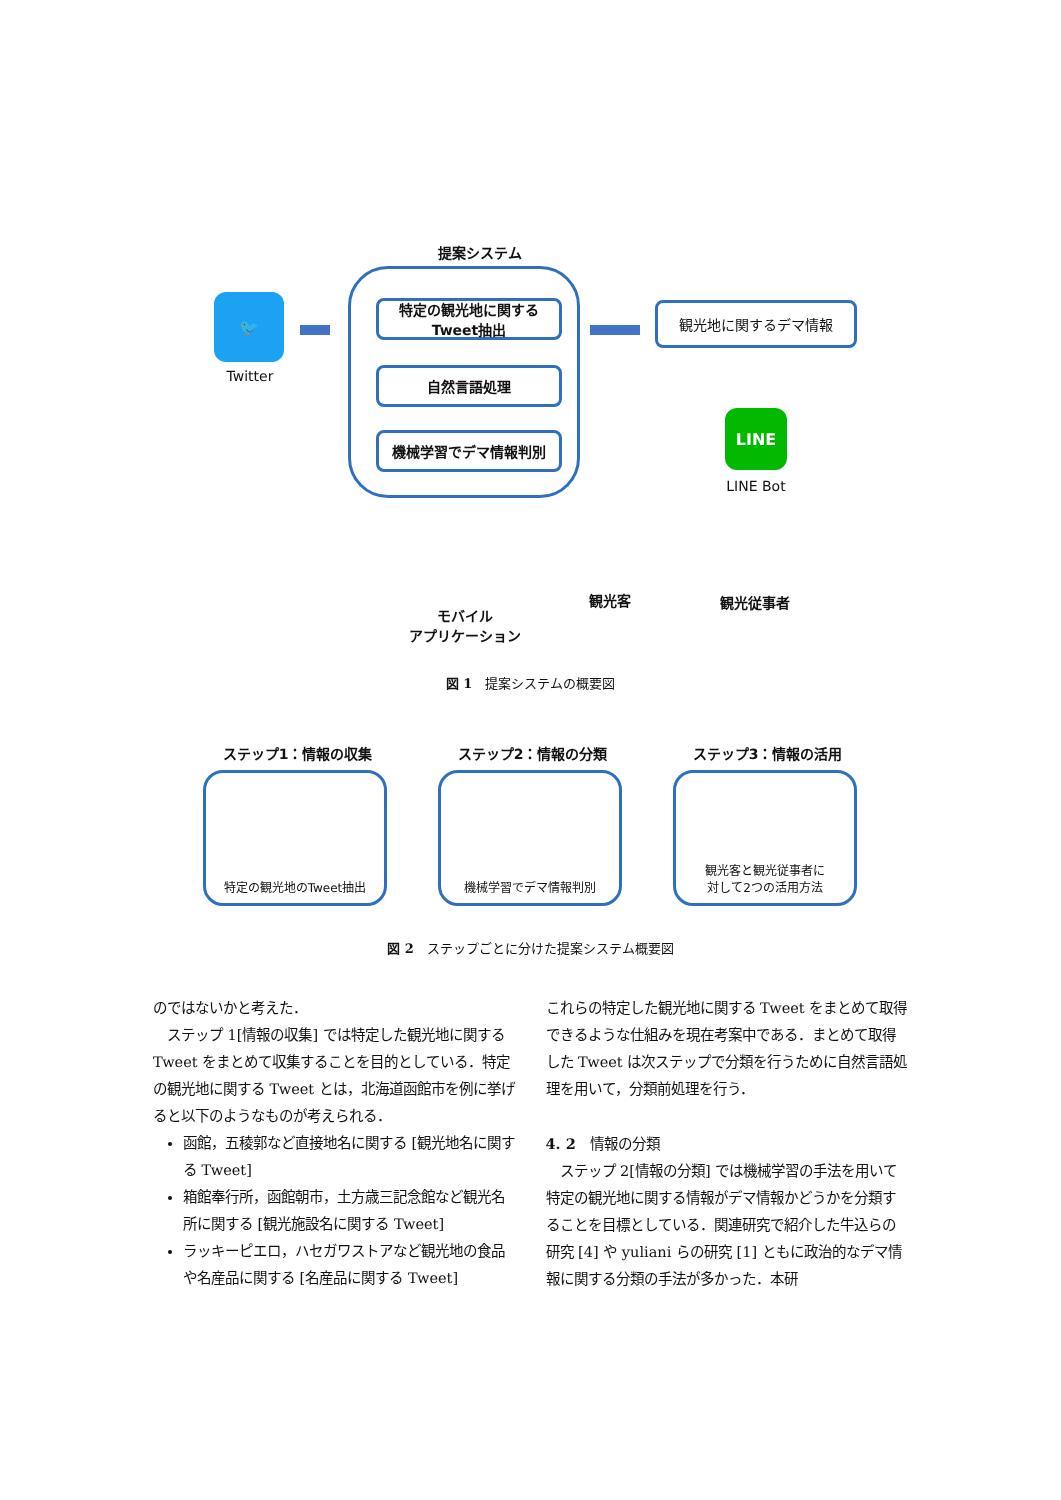提案システム
🐦
Twitter
特定の観光地に関する
Tweet抽出
自然言語処理
機械学習でデマ情報判別
観光地に関するデマ情報
LINE
LINE Bot
モバイル
アプリケーション
観光客 観光従事者
図 1　提案システムの概要図
ステップ1：情報の収集 ステップ2：情報の分類 ステップ3：情報の活用
特定の観光地のTweet抽出 機械学習でデマ情報判別
観光客と観光従事者に
対して2つの活用方法
図 2　ステップごとに分けた提案システム概要図
のではないかと考えた．
　ステップ 1[情報の収集] では特定した観光地に関する Tweet をまとめて収集することを目的としている．特定の観光地に関する Tweet とは，北海道函館市を例に挙げると以下のようなものが考えられる．
函館，五稜郭など直接地名に関する [観光地名に関する Tweet]
箱館奉行所，函館朝市，土方歳三記念館など観光名所に関する [観光施設名に関する Tweet]
ラッキーピエロ，ハセガワストアなど観光地の食品や名産品に関する [名産品に関する Tweet]
これらの特定した観光地に関する Tweet をまとめて取得できるような仕組みを現在考案中である．まとめて取得した Tweet は次ステップで分類を行うために自然言語処理を用いて，分類前処理を行う．
4. 2　情報の分類
　ステップ 2[情報の分類] では機械学習の手法を用いて特定の観光地に関する情報がデマ情報かどうかを分類することを目標としている．関連研究で紹介した牛込らの研究 [4] や yuliani らの研究 [1] ともに政治的なデマ情報に関する分類の手法が多かった．本研